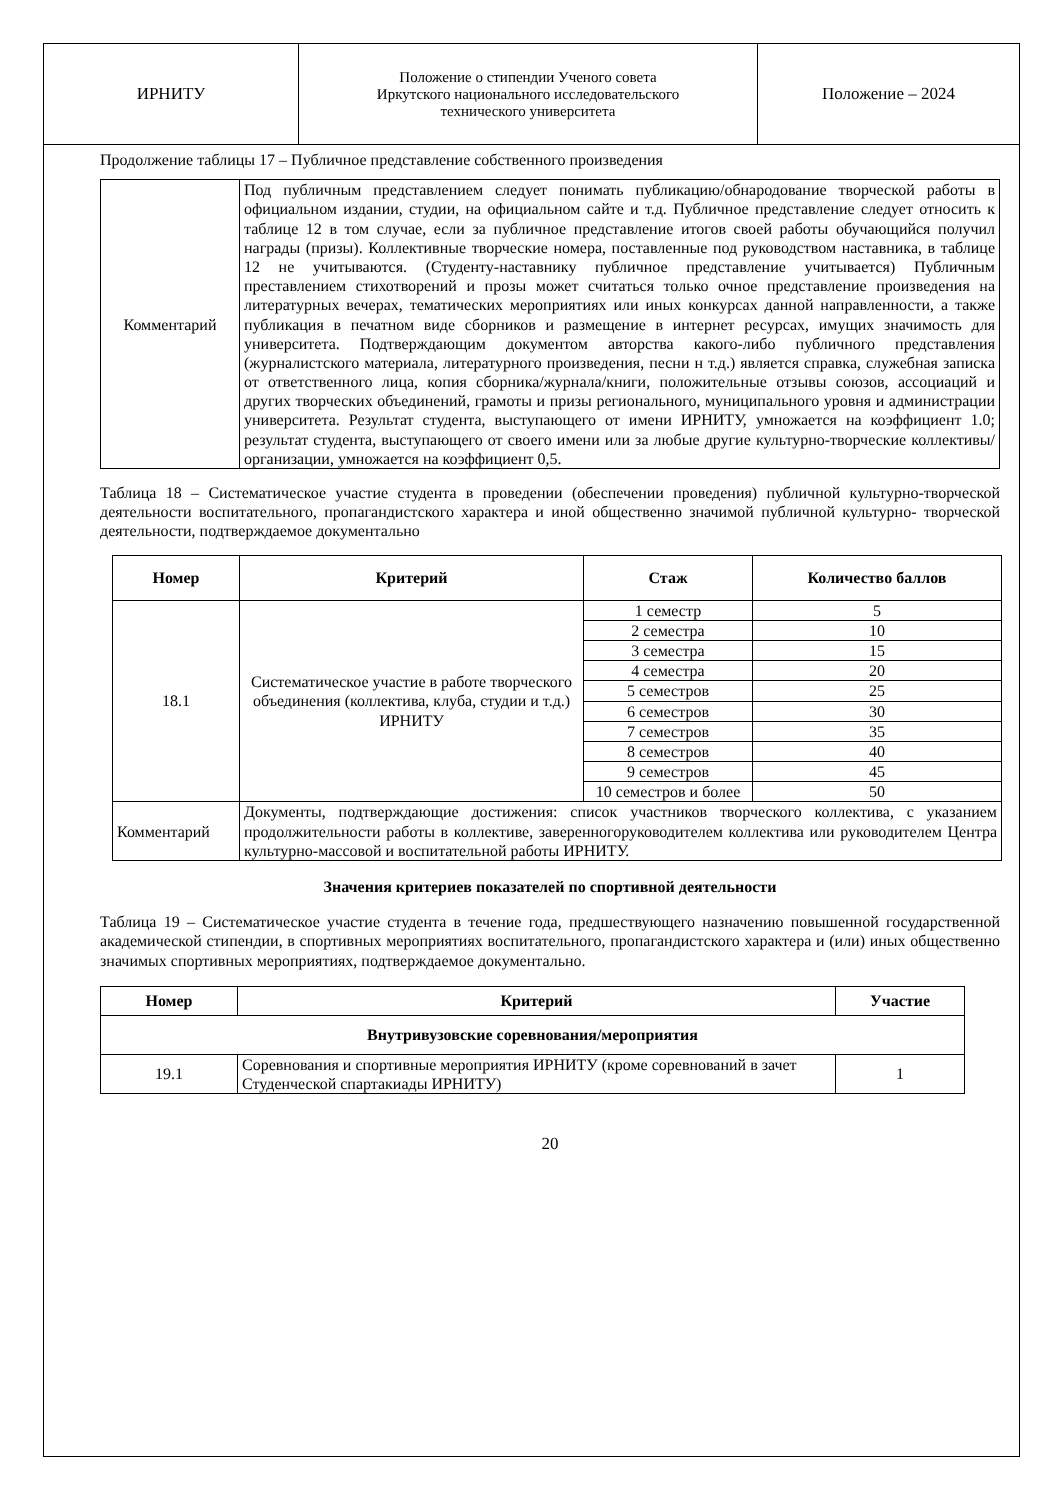| ИРНИТУ | Положение о стипендии Ученого совета Иркутского национального исследовательского технического университета | Положение – 2024 |
Продолжение таблицы 17 – Публичное представление собственного произведения
| Комментарий | Под публичным представлением следует понимать публикацию/обнародование творческой работы в официальном издании, студии, на официальном сайте и т.д. Публичное представление следует относить к таблице 12 в том случае, если за публичное представление итогов своей работы обучающийся получил награды (призы). Коллективные творческие номера, поставленные под руководством наставника, в таблице 12 не учитываются. (Студенту-наставнику публичное представление учитывается) Публичным преставлением стихотворений и прозы может считаться только очное представление произведения на литературных вечерах, тематических мероприятиях или иных конкурсах данной направленности, а также публикация в печатном виде сборников и размещение в интернет ресурсах, имущих значимость для университета. Подтверждающим документом авторства какого-либо публичного представления (журналистского материала, литературного произведения, песни н т.д.) является справка, служебная записка от ответственного лица, копия сборника/журнала/книги, положительные отзывы союзов, ассоциаций и других творческих объединений, грамоты и призы регионального, муниципального уровня и администрации университета. Результат студента, выступающего от имени ИРНИТУ, умножается на коэффициент 1.0; результат студента, выступающего от своего имени или за любые другие культурно-творческие коллективы/организации, умножается на коэффициент 0,5. |
Таблица 18 – Систематическое участие студента в проведении (обеспечении проведения) публичной культурно-творческой деятельности воспитательного, пропагандистского характера и иной общественно значимой публичной культурно- творческой деятельности, подтверждаемое документально
| Номер | Критерий | Стаж | Количество баллов |
| --- | --- | --- | --- |
| 18.1 | Систематическое участие в работе творческого объединения (коллектива, клуба, студии и т.д.) ИРНИТУ | 1 семестр | 5 |
| | | 2 семестра | 10 |
| | | 3 семестра | 15 |
| | | 4 семестра | 20 |
| | | 5 семестров | 25 |
| | | 6 семестров | 30 |
| | | 7 семестров | 35 |
| | | 8 семестров | 40 |
| | | 9 семестров | 45 |
| | | 10 семестров и более | 50 |
| Комментарий | Документы, подтверждающие достижения: список участников творческого коллектива, с указанием продолжительности работы в коллективе, заверенногоруководителем коллектива или руководителем Центра культурно-массовой и воспитательной работы ИРНИТУ. | | |
Значения критериев показателей по спортивной деятельности
Таблица 19 – Систематическое участие студента в течение года, предшествующего назначению повышенной государственной академической стипендии, в спортивных мероприятиях воспитательного, пропагандистского характера и (или) иных общественно значимых спортивных мероприятиях, подтверждаемое документально.
| Номер | Критерий | Участие |
| --- | --- | --- |
| Внутривузовские соревнования/мероприятия | | |
| 19.1 | Соревнования и спортивные мероприятия ИРНИТУ (кроме соревнований в зачет Студенческой спартакиады ИРНИТУ) | 1 |
20